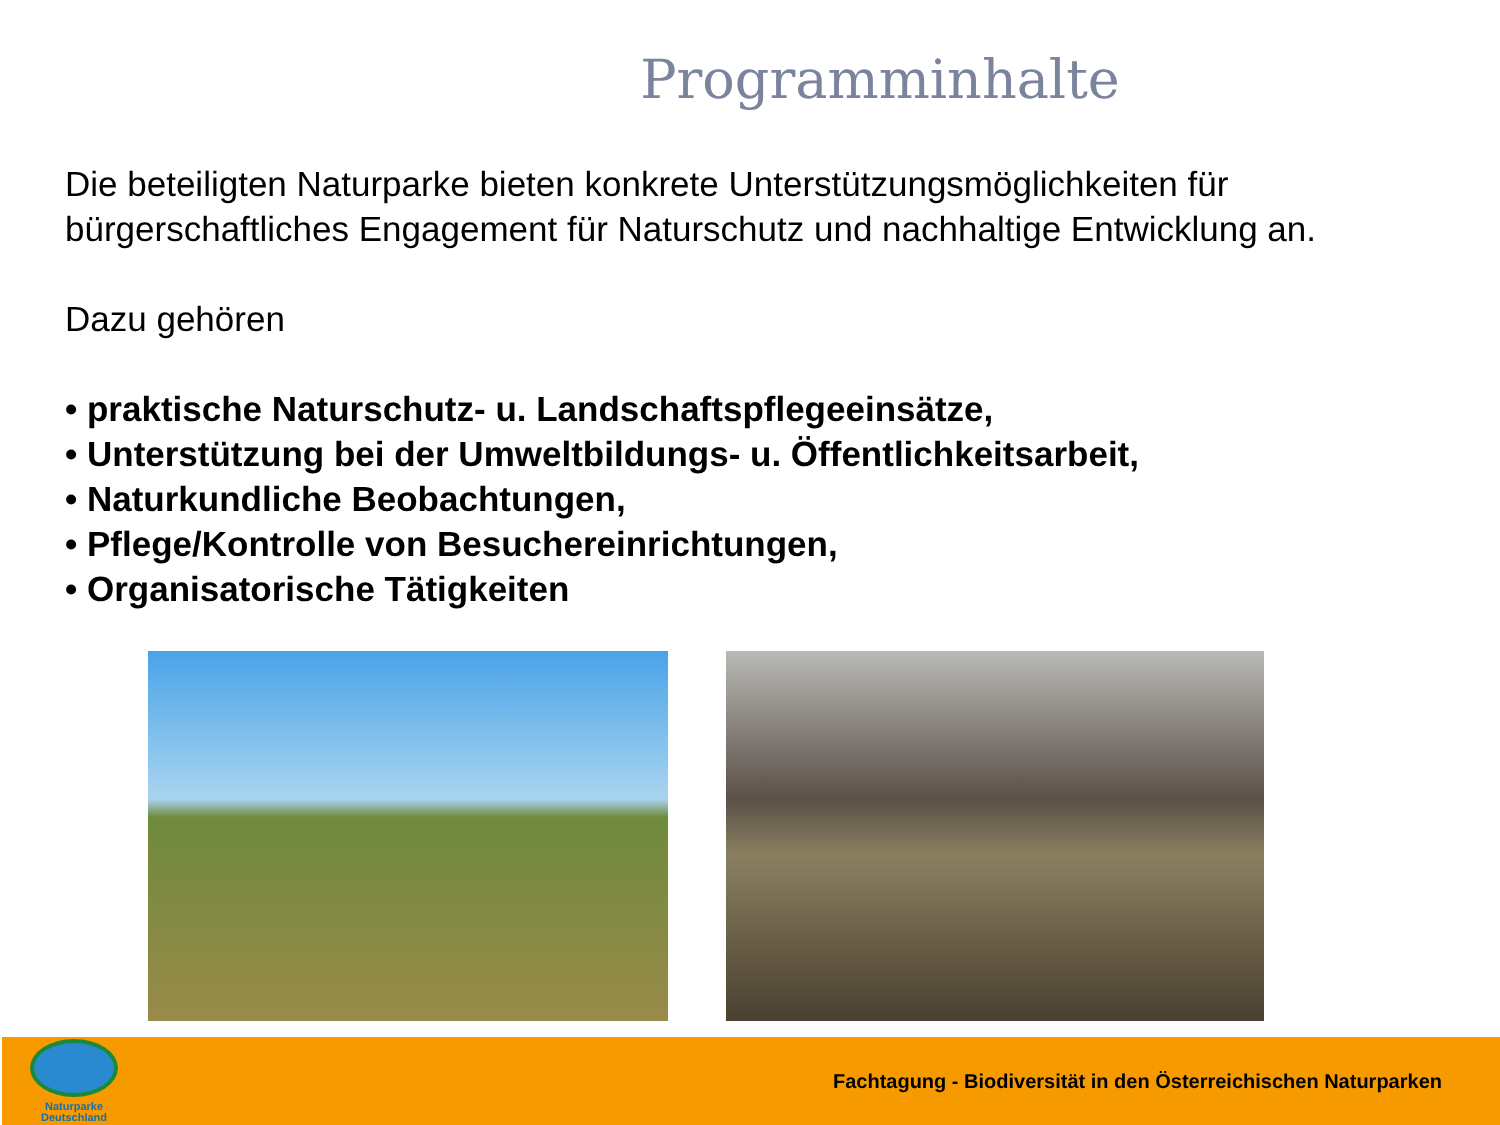Programminhalte
Die beteiligten Naturparke bieten konkrete Unterstützungsmöglichkeiten für bürgerschaftliches Engagement für Naturschutz und nachhaltige Entwicklung an.
Dazu gehören
• praktische Naturschutz- u. Landschaftspflegeeinsätze,
• Unterstützung bei der Umweltbildungs- u. Öffentlichkeitsarbeit,
• Naturkundliche Beobachtungen,
• Pflege/Kontrolle von Besuchereinrichtungen,
• Organisatorische Tätigkeiten
Naturparke
Deutschland
Fachtagung - Biodiversität in den Österreichischen Naturparken